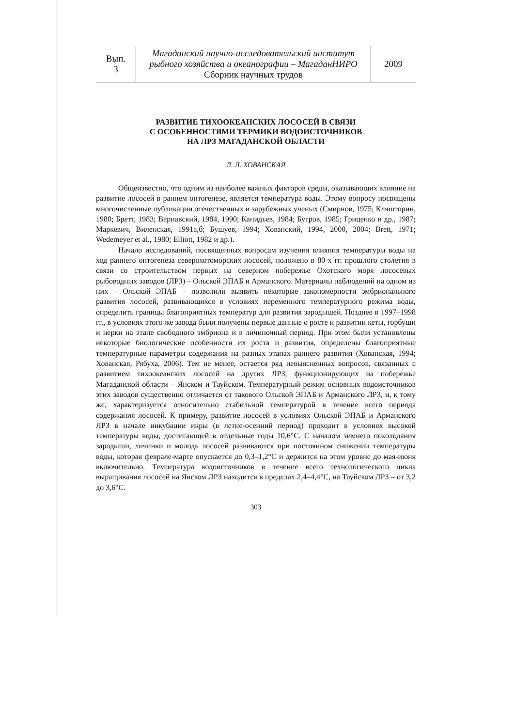| Вып. 3 | Магаданский научно-исследовательский институт рыбного хозяйства и океанографии – МагаданНИРО Сборник научных трудов | 2009 |
РАЗВИТИЕ ТИХООКЕАНСКИХ ЛОСОСЕЙ В СВЯЗИ
С ОСОБЕННОСТЯМИ ТЕРМИКИ ВОДОИСТОЧНИКОВ
НА ЛРЗ МАГАДАНСКОЙ ОБЛАСТИ
Л. Л. ХОВАНСКАЯ
Общеизвестно, что одним из наиболее важных факторов среды, оказывающих влияние на развитие лососей в раннем онтогенезе, является температура воды. Этому вопросу посвящены многочисленные публикации отечественных и зарубежных ученых (Смирнов, 1975; Кляшторин, 1980; Бретт, 1983; Варнавский, 1984, 1990; Канидьев, 1984; Бугров, 1985; Гриценко и др., 1987; Маркевич, Виленская, 1991а,б; Бушуев, 1994; Хованский, 1994, 2000, 2004; Brett, 1971; Wedemeyer et al., 1980; Elliott, 1982 и др.).
Начало исследований, посвященных вопросам изучения влияния температуры воды на ход раннего онтогенеза северохотоморских лососей, положено в 80-х гг. прошлого столетия в связи со строительством первых на северном побережье Охотского моря лососевых рыбоводных заводов (ЛРЗ) – Ольской ЭПАБ и Арманского. Материалы наблюдений на одном из них – Ольской ЭПАБ – позволили выявить некоторые закономерности эмбрионального развития лососей, развивающихся в условиях переменного температурного режима воды, определить границы благоприятных температур для развития зародышей. Позднее в 1997–1998 гг., в условиях этого же завода были получены первые данные о росте и развитии кеты, горбуши и нерки на этапе свободного эмбриона и в личиночный период. При этом были установлены некоторые биологические особенности их роста и развития, определены благоприятные температурные параметры содержания на разных этапах раннего развития (Хованская, 1994; Хованская, Рябуха, 2006). Тем не менее, остается ряд невыясненных вопросов, связанных с развитием тихоокеанских лососей на других ЛРЗ, функционирующих на побережье Магаданской области – Янском и Тауйском. Температурный режим основных водоисточников этих заводов существенно отличается от такового Ольской ЭПАБ и Арманского ЛРЗ, и, к тому же, характеризуется относительно стабильной температурой в течение всего периода содержания лососей. К примеру, развитие лососей в условиях Ольской ЭПАБ и Арманского ЛРЗ в начале инкубации икры (в летне-осенний период) проходит в условиях высокой температуры воды, достигающей в отдельные годы 10,6°С. С началом зимнего похолодания зародыши, личинки и молодь лососей развиваются при постоянном снижении температуры воды, которая феврале-марте опускается до 0,3–1,2°С и держится на этом уровне до мая-июня включительно. Температура водоисточников в течение всего технологического цикла выращивания лососей на Янском ЛРЗ находится в пределах 2,4–4,4°С, на Тауйском ЛРЗ – от 3,2 до 3,6°С.
303